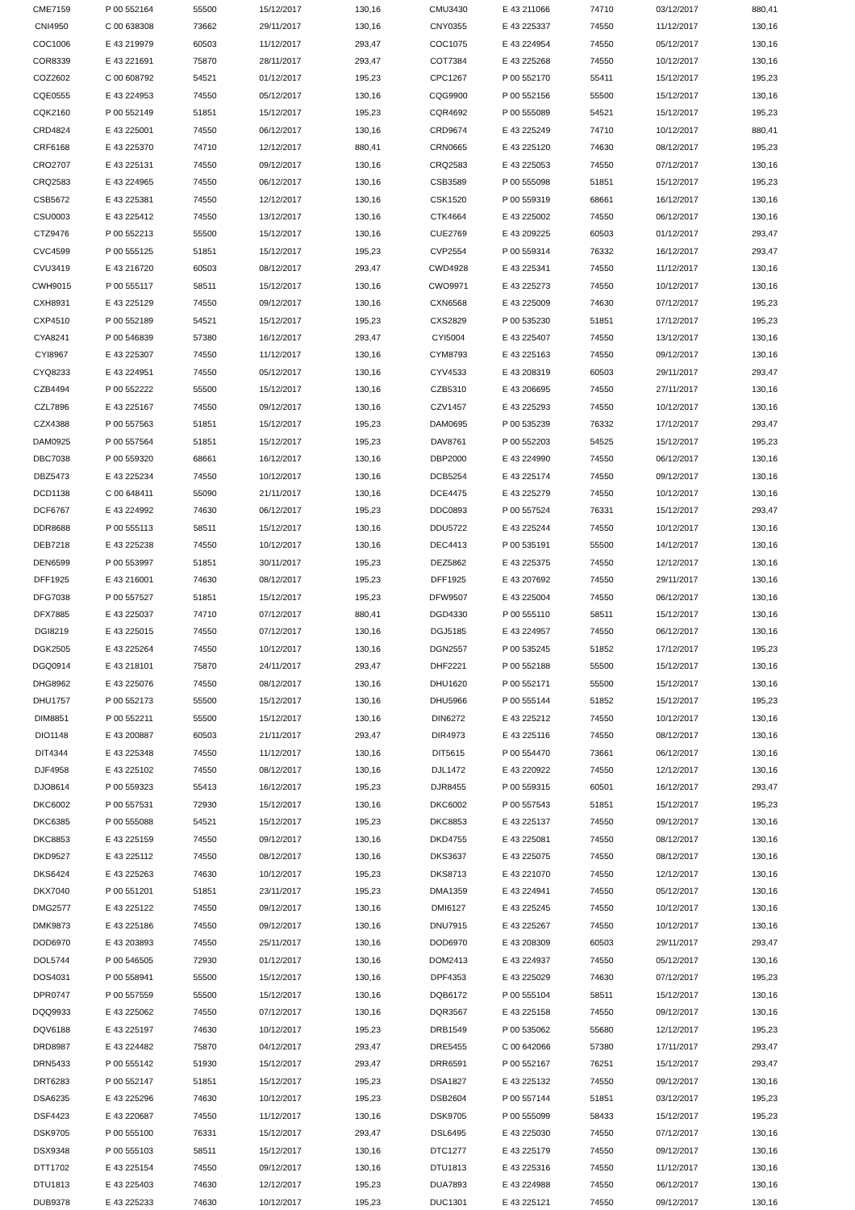| CME7159 | P 00 552164 | 55500 | 15/12/2017 | 130,16 | CMU3430 | E 43 211066 | 74710 | 03/12/2017 | 880,41 |
| CNI4950 | C 00 638308 | 73662 | 29/11/2017 | 130,16 | CNY0355 | E 43 225337 | 74550 | 11/12/2017 | 130,16 |
| COC1006 | E 43 219979 | 60503 | 11/12/2017 | 293,47 | COC1075 | E 43 224954 | 74550 | 05/12/2017 | 130,16 |
| COR8339 | E 43 221691 | 75870 | 28/11/2017 | 293,47 | COT7384 | E 43 225268 | 74550 | 10/12/2017 | 130,16 |
| COZ2602 | C 00 608792 | 54521 | 01/12/2017 | 195,23 | CPC1267 | P 00 552170 | 55411 | 15/12/2017 | 195,23 |
| CQE0555 | E 43 224953 | 74550 | 05/12/2017 | 130,16 | CQG9900 | P 00 552156 | 55500 | 15/12/2017 | 130,16 |
| CQK2160 | P 00 552149 | 51851 | 15/12/2017 | 195,23 | CQR4692 | P 00 555089 | 54521 | 15/12/2017 | 195,23 |
| CRD4824 | E 43 225001 | 74550 | 06/12/2017 | 130,16 | CRD9674 | E 43 225249 | 74710 | 10/12/2017 | 880,41 |
| CRF6168 | E 43 225370 | 74710 | 12/12/2017 | 880,41 | CRN0665 | E 43 225120 | 74630 | 08/12/2017 | 195,23 |
| CRO2707 | E 43 225131 | 74550 | 09/12/2017 | 130,16 | CRQ2583 | E 43 225053 | 74550 | 07/12/2017 | 130,16 |
| CRQ2583 | E 43 224965 | 74550 | 06/12/2017 | 130,16 | CSB3589 | P 00 555098 | 51851 | 15/12/2017 | 195,23 |
| CSB5672 | E 43 225381 | 74550 | 12/12/2017 | 130,16 | CSK1520 | P 00 559319 | 68661 | 16/12/2017 | 130,16 |
| CSU0003 | E 43 225412 | 74550 | 13/12/2017 | 130,16 | CTK4664 | E 43 225002 | 74550 | 06/12/2017 | 130,16 |
| CTZ9476 | P 00 552213 | 55500 | 15/12/2017 | 130,16 | CUE2769 | E 43 209225 | 60503 | 01/12/2017 | 293,47 |
| CVC4599 | P 00 555125 | 51851 | 15/12/2017 | 195,23 | CVP2554 | P 00 559314 | 76332 | 16/12/2017 | 293,47 |
| CVU3419 | E 43 216720 | 60503 | 08/12/2017 | 293,47 | CWD4928 | E 43 225341 | 74550 | 11/12/2017 | 130,16 |
| CWH9015 | P 00 555117 | 58511 | 15/12/2017 | 130,16 | CWO9971 | E 43 225273 | 74550 | 10/12/2017 | 130,16 |
| CXH8931 | E 43 225129 | 74550 | 09/12/2017 | 130,16 | CXN6568 | E 43 225009 | 74630 | 07/12/2017 | 195,23 |
| CXP4510 | P 00 552189 | 54521 | 15/12/2017 | 195,23 | CXS2829 | P 00 535230 | 51851 | 17/12/2017 | 195,23 |
| CYA8241 | P 00 546839 | 57380 | 16/12/2017 | 293,47 | CYI5004 | E 43 225407 | 74550 | 13/12/2017 | 130,16 |
| CYI8967 | E 43 225307 | 74550 | 11/12/2017 | 130,16 | CYM8793 | E 43 225163 | 74550 | 09/12/2017 | 130,16 |
| CYQ8233 | E 43 224951 | 74550 | 05/12/2017 | 130,16 | CYV4533 | E 43 208319 | 60503 | 29/11/2017 | 293,47 |
| CZB4494 | P 00 552222 | 55500 | 15/12/2017 | 130,16 | CZB5310 | E 43 206695 | 74550 | 27/11/2017 | 130,16 |
| CZL7896 | E 43 225167 | 74550 | 09/12/2017 | 130,16 | CZV1457 | E 43 225293 | 74550 | 10/12/2017 | 130,16 |
| CZX4388 | P 00 557563 | 51851 | 15/12/2017 | 195,23 | DAM0695 | P 00 535239 | 76332 | 17/12/2017 | 293,47 |
| DAM0925 | P 00 557564 | 51851 | 15/12/2017 | 195,23 | DAV8761 | P 00 552203 | 54525 | 15/12/2017 | 195,23 |
| DBC7038 | P 00 559320 | 68661 | 16/12/2017 | 130,16 | DBP2000 | E 43 224990 | 74550 | 06/12/2017 | 130,16 |
| DBZ5473 | E 43 225234 | 74550 | 10/12/2017 | 130,16 | DCB5254 | E 43 225174 | 74550 | 09/12/2017 | 130,16 |
| DCD1138 | C 00 648411 | 55090 | 21/11/2017 | 130,16 | DCE4475 | E 43 225279 | 74550 | 10/12/2017 | 130,16 |
| DCF6767 | E 43 224992 | 74630 | 06/12/2017 | 195,23 | DDC0893 | P 00 557524 | 76331 | 15/12/2017 | 293,47 |
| DDR8688 | P 00 555113 | 58511 | 15/12/2017 | 130,16 | DDU5722 | E 43 225244 | 74550 | 10/12/2017 | 130,16 |
| DEB7218 | E 43 225238 | 74550 | 10/12/2017 | 130,16 | DEC4413 | P 00 535191 | 55500 | 14/12/2017 | 130,16 |
| DEN6599 | P 00 553997 | 51851 | 30/11/2017 | 195,23 | DEZ5862 | E 43 225375 | 74550 | 12/12/2017 | 130,16 |
| DFF1925 | E 43 216001 | 74630 | 08/12/2017 | 195,23 | DFF1925 | E 43 207692 | 74550 | 29/11/2017 | 130,16 |
| DFG7038 | P 00 557527 | 51851 | 15/12/2017 | 195,23 | DFW9507 | E 43 225004 | 74550 | 06/12/2017 | 130,16 |
| DFX7885 | E 43 225037 | 74710 | 07/12/2017 | 880,41 | DGD4330 | P 00 555110 | 58511 | 15/12/2017 | 130,16 |
| DGI8219 | E 43 225015 | 74550 | 07/12/2017 | 130,16 | DGJ5185 | E 43 224957 | 74550 | 06/12/2017 | 130,16 |
| DGK2505 | E 43 225264 | 74550 | 10/12/2017 | 130,16 | DGN2557 | P 00 535245 | 51852 | 17/12/2017 | 195,23 |
| DGQ0914 | E 43 218101 | 75870 | 24/11/2017 | 293,47 | DHF2221 | P 00 552188 | 55500 | 15/12/2017 | 130,16 |
| DHG8962 | E 43 225076 | 74550 | 08/12/2017 | 130,16 | DHU1620 | P 00 552171 | 55500 | 15/12/2017 | 130,16 |
| DHU1757 | P 00 552173 | 55500 | 15/12/2017 | 130,16 | DHU5966 | P 00 555144 | 51852 | 15/12/2017 | 195,23 |
| DIM8851 | P 00 552211 | 55500 | 15/12/2017 | 130,16 | DIN6272 | E 43 225212 | 74550 | 10/12/2017 | 130,16 |
| DIO1148 | E 43 200887 | 60503 | 21/11/2017 | 293,47 | DIR4973 | E 43 225116 | 74550 | 08/12/2017 | 130,16 |
| DIT4344 | E 43 225348 | 74550 | 11/12/2017 | 130,16 | DIT5615 | P 00 554470 | 73661 | 06/12/2017 | 130,16 |
| DJF4958 | E 43 225102 | 74550 | 08/12/2017 | 130,16 | DJL1472 | E 43 220922 | 74550 | 12/12/2017 | 130,16 |
| DJO8614 | P 00 559323 | 55413 | 16/12/2017 | 195,23 | DJR8455 | P 00 559315 | 60501 | 16/12/2017 | 293,47 |
| DKC6002 | P 00 557531 | 72930 | 15/12/2017 | 130,16 | DKC6002 | P 00 557543 | 51851 | 15/12/2017 | 195,23 |
| DKC6385 | P 00 555088 | 54521 | 15/12/2017 | 195,23 | DKC8853 | E 43 225137 | 74550 | 09/12/2017 | 130,16 |
| DKC8853 | E 43 225159 | 74550 | 09/12/2017 | 130,16 | DKD4755 | E 43 225081 | 74550 | 08/12/2017 | 130,16 |
| DKD9527 | E 43 225112 | 74550 | 08/12/2017 | 130,16 | DKS3637 | E 43 225075 | 74550 | 08/12/2017 | 130,16 |
| DKS6424 | E 43 225263 | 74630 | 10/12/2017 | 195,23 | DKS8713 | E 43 221070 | 74550 | 12/12/2017 | 130,16 |
| DKX7040 | P 00 551201 | 51851 | 23/11/2017 | 195,23 | DMA1359 | E 43 224941 | 74550 | 05/12/2017 | 130,16 |
| DMG2577 | E 43 225122 | 74550 | 09/12/2017 | 130,16 | DMI6127 | E 43 225245 | 74550 | 10/12/2017 | 130,16 |
| DMK9873 | E 43 225186 | 74550 | 09/12/2017 | 130,16 | DNU7915 | E 43 225267 | 74550 | 10/12/2017 | 130,16 |
| DOD6970 | E 43 203893 | 74550 | 25/11/2017 | 130,16 | DOD6970 | E 43 208309 | 60503 | 29/11/2017 | 293,47 |
| DOL5744 | P 00 546505 | 72930 | 01/12/2017 | 130,16 | DOM2413 | E 43 224937 | 74550 | 05/12/2017 | 130,16 |
| DOS4031 | P 00 558941 | 55500 | 15/12/2017 | 130,16 | DPF4353 | E 43 225029 | 74630 | 07/12/2017 | 195,23 |
| DPR0747 | P 00 557559 | 55500 | 15/12/2017 | 130,16 | DQB6172 | P 00 555104 | 58511 | 15/12/2017 | 130,16 |
| DQQ9933 | E 43 225062 | 74550 | 07/12/2017 | 130,16 | DQR3567 | E 43 225158 | 74550 | 09/12/2017 | 130,16 |
| DQV6188 | E 43 225197 | 74630 | 10/12/2017 | 195,23 | DRB1549 | P 00 535062 | 55680 | 12/12/2017 | 195,23 |
| DRD8987 | E 43 224482 | 75870 | 04/12/2017 | 293,47 | DRE5455 | C 00 642066 | 57380 | 17/11/2017 | 293,47 |
| DRN5433 | P 00 555142 | 51930 | 15/12/2017 | 293,47 | DRR6591 | P 00 552167 | 76251 | 15/12/2017 | 293,47 |
| DRT6283 | P 00 552147 | 51851 | 15/12/2017 | 195,23 | DSA1827 | E 43 225132 | 74550 | 09/12/2017 | 130,16 |
| DSA6235 | E 43 225296 | 74630 | 10/12/2017 | 195,23 | DSB2604 | P 00 557144 | 51851 | 03/12/2017 | 195,23 |
| DSF4423 | E 43 220687 | 74550 | 11/12/2017 | 130,16 | DSK9705 | P 00 555099 | 58433 | 15/12/2017 | 195,23 |
| DSK9705 | P 00 555100 | 76331 | 15/12/2017 | 293,47 | DSL6495 | E 43 225030 | 74550 | 07/12/2017 | 130,16 |
| DSX9348 | P 00 555103 | 58511 | 15/12/2017 | 130,16 | DTC1277 | E 43 225179 | 74550 | 09/12/2017 | 130,16 |
| DTT1702 | E 43 225154 | 74550 | 09/12/2017 | 130,16 | DTU1813 | E 43 225316 | 74550 | 11/12/2017 | 130,16 |
| DTU1813 | E 43 225403 | 74630 | 12/12/2017 | 195,23 | DUA7893 | E 43 224988 | 74550 | 06/12/2017 | 130,16 |
| DUB9378 | E 43 225233 | 74630 | 10/12/2017 | 195,23 | DUC1301 | E 43 225121 | 74550 | 09/12/2017 | 130,16 |